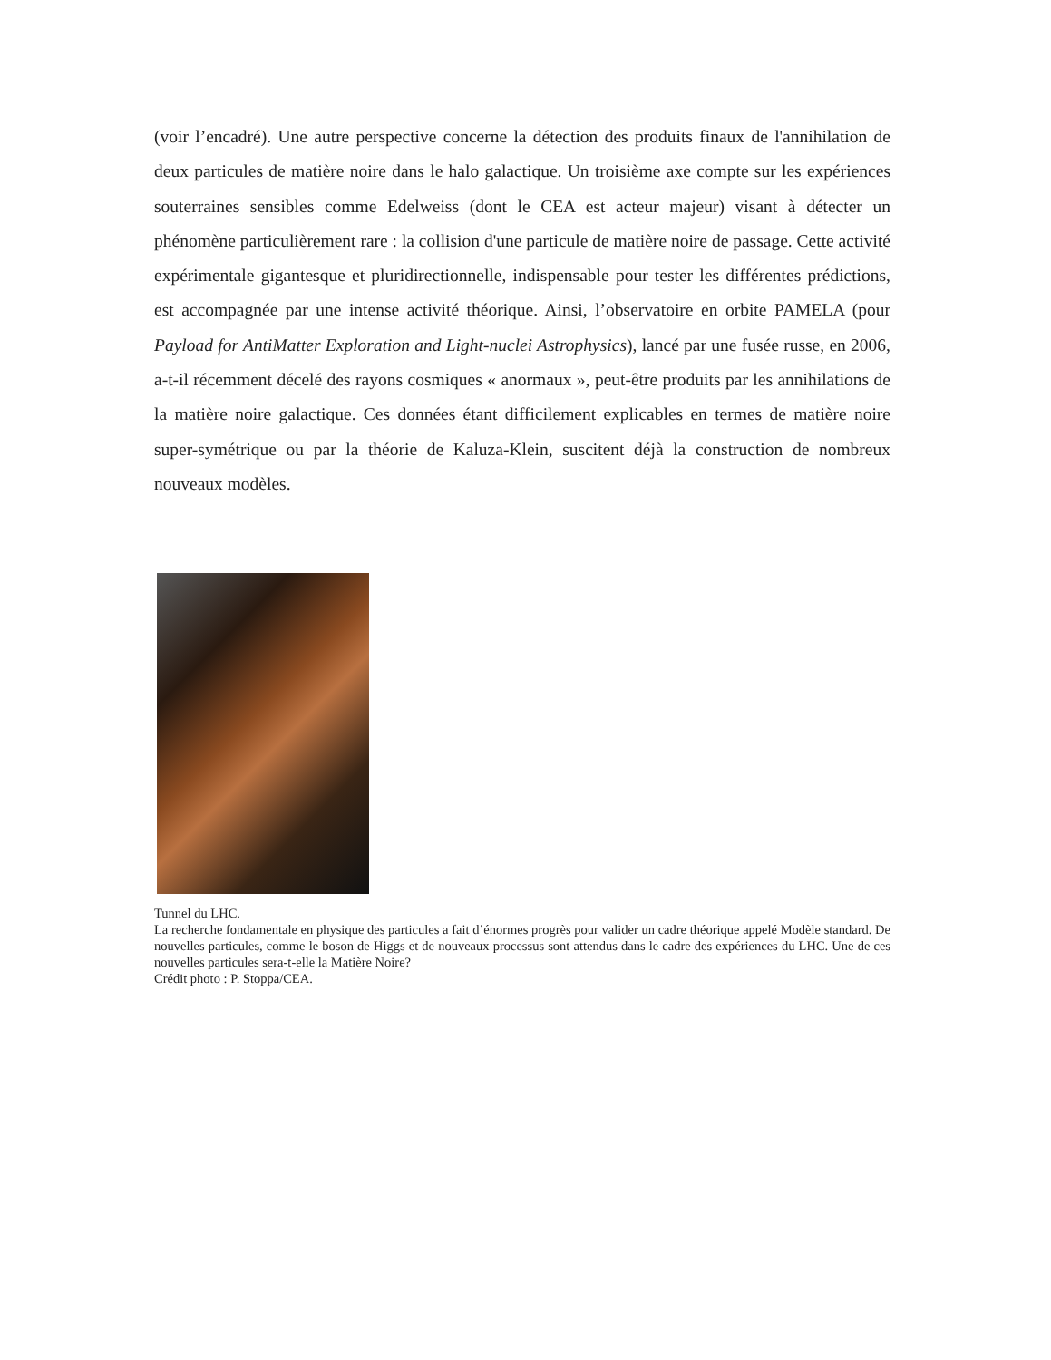(voir l’encadré). Une autre perspective concerne la détection des produits finaux de l'annihilation de deux particules de matière noire dans le halo galactique. Un troisième axe compte sur les expériences souterraines sensibles comme Edelweiss (dont le CEA est acteur majeur) visant à détecter un phénomène particulièrement rare : la collision d'une particule de matière noire de passage. Cette activité expérimentale gigantesque et pluridirectionnelle, indispensable pour tester les différentes prédictions, est accompagnée par une intense activité théorique. Ainsi, l’observatoire en orbite PAMELA (pour Payload for AntiMatter Exploration and Light-nuclei Astrophysics), lancé par une fusée russe, en 2006, a-t-il récemment décelé des rayons cosmiques « anormaux », peut-être produits par les annihilations de la matière noire galactique. Ces données étant difficilement explicables en termes de matière noire super-symétrique ou par la théorie de Kaluza-Klein, suscitent déjà la construction de nombreux nouveaux modèles.
Tunnel du LHC.
La recherche fondamentale en physique des particules a fait d’énormes progrès pour valider un cadre théorique appelé Modèle standard. De nouvelles particules, comme le boson de Higgs et de nouveaux processus sont attendus dans le cadre des expériences du LHC. Une de ces nouvelles particules sera-t-elle la Matière Noire?
Crédit photo : P. Stoppa/CEA.